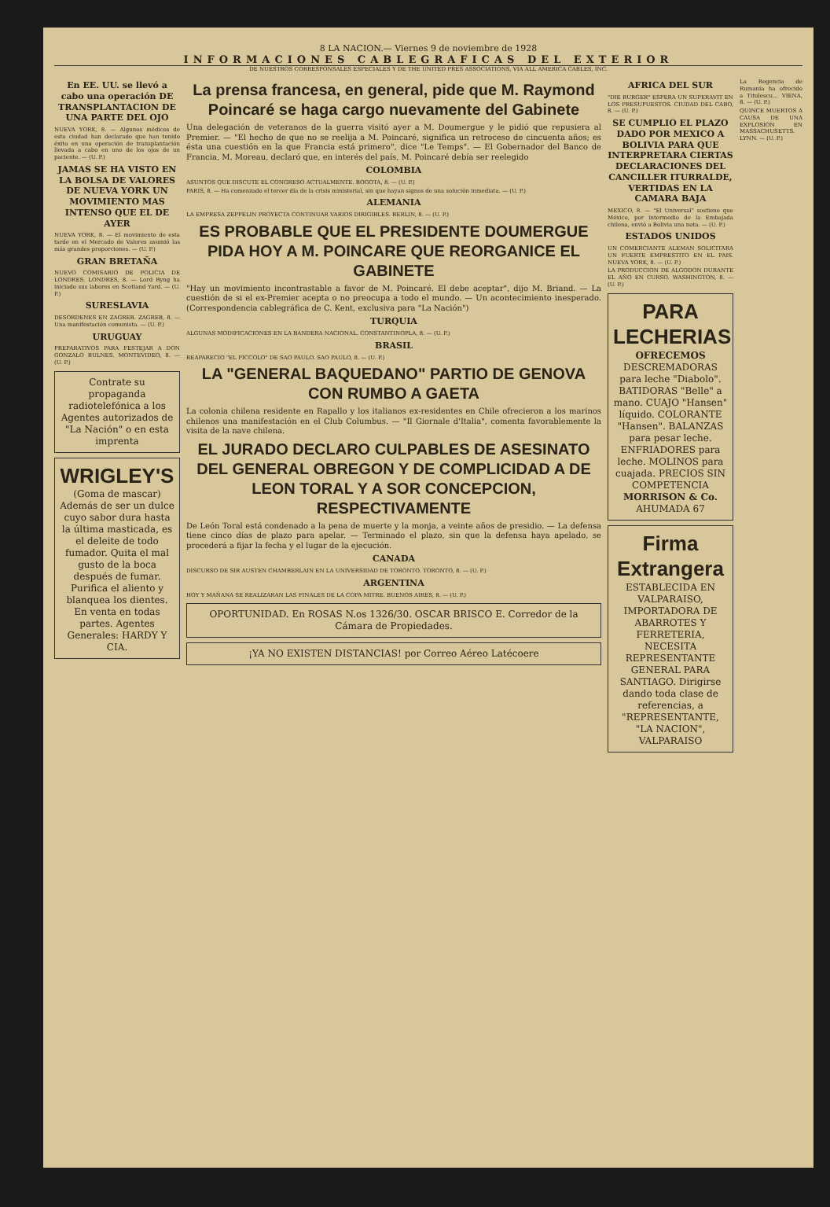8 LA NACION.— Viernes 9 de noviembre de 1928
INFORMACIONES CABLEGRAFICAS DEL EXTERIOR
DE NUESTROS CORRESPONSALES ESPECIALES Y DE THE UNITED PRES ASSOCIATIONS, VIA ALL AMERICA CABLES, INC.
En EE. UU. se llevó a cabo una operación DE TRANSPLANTACION DE UNA PARTE DEL OJO
NUEVA YORK, 8. — Algunos médicos de esta ciudad han declarado que han tenido éxito en una operación de transplantación llevada a cabo en uno de los ojos de un paciente. — (U. P.)
JAMAS SE HA VISTO EN LA BOLSA DE VALORES DE NUEVA YORK UN MOVIMIENTO MAS INTENSO QUE EL DE AYER
NUEVA YORK, 8. — El movimiento de esta tarde en el Mercado de Valores asumió las más grandes proporciones. — (U. P.)
GRAN BRETAÑA
NUEVO COMISARIO DE POLICIA DE LONDRES. LONDRES, 8. — Lord Byng ha iniciado sus labores en Scotland Yard. — (U. P.)
SURESLAVIA
DESORDENES EN ZAGREB. ZAGREB, 8. — Una manifestación comunista. — (U. P.)
URUGUAY
PREPARATIVOS PARA FESTEJAR A DON GONZALO BULNES. MONTEVIDEO, 8. — (U. P.)
Contrate su propaganda radiotelefónica a los Agentes autorizados de "La Nación" o en esta imprenta
WRIGLEY'S
(Goma de mascar)
Además de ser un dulce cuyo sabor dura hasta la última masticada, es el deleite de todo fumador. Quita el mal gusto de la boca después de fumar. Purifica el aliento y blanquea los dientes. En venta en todas partes. Agentes Generales: HARDY Y CIA.
La prensa francesa, en general, pide que M. Raymond Poincaré se haga cargo nuevamente del Gabinete
Una delegación de veteranos de la guerra visitó ayer a M. Doumergue y le pidió que repusiera al Premier. — "El hecho de que no se reelija a M. Poincaré, significa un retroceso de cincuenta años; es ésta una cuestión en la que Francia está primero", dice "Le Temps". — El Gobernador del Banco de Francia, M. Moreau, declaró que, en interés del país, M. Poincaré debía ser reelegido
COLOMBIA
ASUNTOS QUE DISCUTE EL CONGRESO ACTUALMENTE. BOGOTA, 8. — (U. P.)
PARIS, 8. — Ha comenzado el tercer día de la crisis ministerial, sin que hayan signos de una solución inmediata. — (U. P.)
ALEMANIA
LA EMPRESA ZEPPELIN PROYECTA CONTINUAR VARIOS DIRIGIBLES. BERLIN, 8. — (U. P.)
ES PROBABLE QUE EL PRESIDENTE DOUMERGUE PIDA HOY A M. POINCARE QUE REORGANICE EL GABINETE
"Hay un movimiento incontrastable a favor de M. Poincaré. El debe aceptar", dijo M. Briand. — La cuestión de si el ex-Premier acepta o no preocupa a todo el mundo. — Un acontecimiento inesperado. (Correspondencia cablegráfica de C. Kent, exclusiva para "La Nación")
TURQUIA
ALGUNAS MODIFICACIONES EN LA BANDERA NACIONAL. CONSTANTINOPLA, 8. — (U. P.)
BRASIL
REAPARECIO "EL PICCOLO" DE SAO PAULO. SAO PAULO, 8. — (U. P.)
LA "GENERAL BAQUEDANO" PARTIO DE GENOVA CON RUMBO A GAETA
La colonia chilena residente en Rapallo y los italianos ex-residentes en Chile ofrecieron a los marinos chilenos una manifestación en el Club Columbus. — "Il Giornale d'Italia", comenta favorablemente la visita de la nave chilena.
EL JURADO DECLARO CULPABLES DE ASESINATO DEL GENERAL OBREGON Y DE COMPLICIDAD A DE LEON TORAL Y A SOR CONCEPCION, RESPECTIVAMENTE
De León Toral está condenado a la pena de muerte y la monja, a veinte años de presidio. — La defensa tiene cinco días de plazo para apelar. — Terminado el plazo, sin que la defensa haya apelado, se procederá a fijar la fecha y el lugar de la ejecución.
CANADA
DISCURSO DE SIR AUSTEN CHAMBERLAIN EN LA UNIVERSIDAD DE TORONTO. TORONTO, 8. — (U. P.)
ARGENTINA
HOY Y MAÑANA SE REALIZARAN LAS FINALES DE LA COPA MITRE. BUENOS AIRES, 8. — (U. P.)
OPORTUNIDAD. En ROSAS N.os 1326/30. OSCAR BRISCO E. Corredor de la Cámara de Propiedades.
¡YA NO EXISTEN DISTANCIAS! por Correo Aéreo Latécoere
AFRICA DEL SUR
"DIE BURGER" ESPERA UN SUPERAVIT EN LOS PRESUPUESTOS. CIUDAD DEL CABO, 8. — (U. P.)
SE CUMPLIO EL PLAZO DADO POR MEXICO A BOLIVIA PARA QUE INTERPRETARA CIERTAS DECLARACIONES DEL CANCILLER ITURRALDE, VERTIDAS EN LA CAMARA BAJA
MEXICO, 8. — "El Universal" sostiene que México, por intermedio de la Embajada chilena, envió a Bolivia una nota. — (U. P.)
ESTADOS UNIDOS
UN COMERCIANTE ALEMAN SOLICITARA UN FUERTE EMPRESTITO EN EL PAIS. NUEVA YORK, 8. — (U. P.)
LA PRODUCCION DE ALGODON DURANTE EL AÑO EN CURSO. WASHINGTON, 8. — (U. P.)
PARA LECHERIAS
OFRECEMOS
DESCREMADORAS para leche "Diabolo". BATIDORAS "Belle" a mano. CUAJO "Hansen" líquido. COLORANTE "Hansen". BALANZAS para pesar leche. ENFRIADORES para leche. MOLINOS para cuajada. PRECIOS SIN COMPETENCIA
MORRISON & Co. AHUMADA 67
Firma Extrangera
ESTABLECIDA EN VALPARAISO, IMPORTADORA DE ABARROTES Y FERRETERIA, NECESITA REPRESENTANTE GENERAL PARA SANTIAGO. Dirigirse dando toda clase de referencias, a "REPRESENTANTE, "LA NACION", VALPARAISO
La Regencia de Rumania ha ofrecido a Titulescu... VIENA, 8. — (U. P.)
QUINCE MUERTOS A CAUSA DE UNA EXPLOSION EN MASSACHUSETTS. LYNN. — (U. P.)